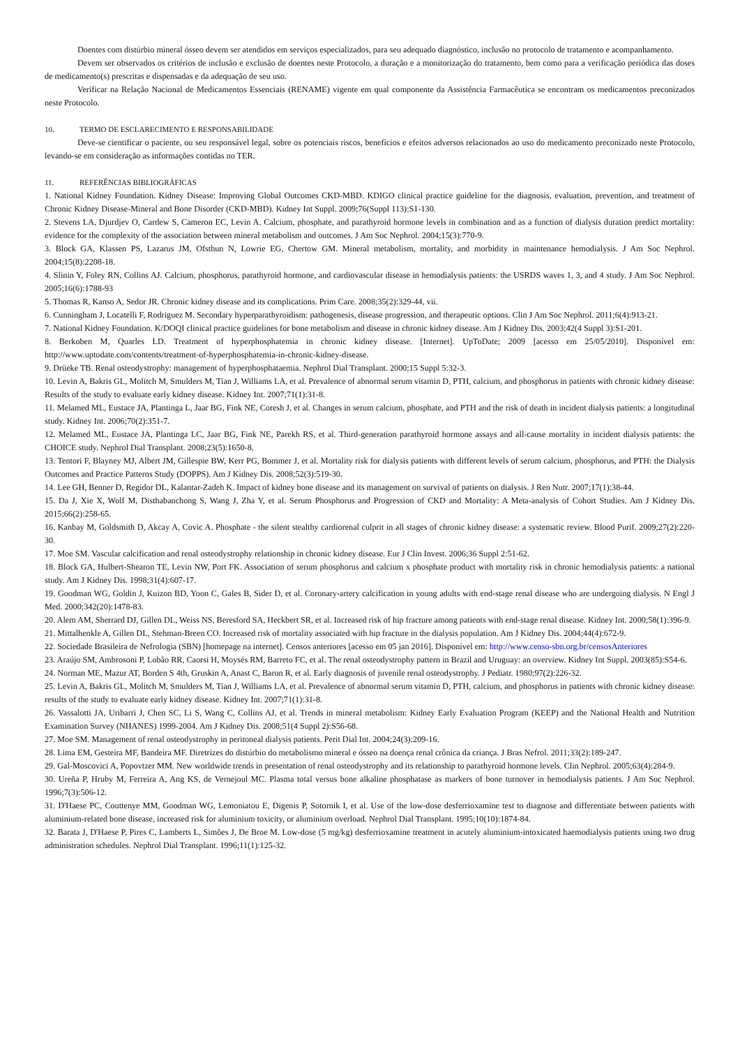Doentes com distúrbio mineral ósseo devem ser atendidos em serviços especializados, para seu adequado diagnóstico, inclusão no protocolo de tratamento e acompanhamento.
Devem ser observados os critérios de inclusão e exclusão de doentes neste Protocolo, a duração e a monitorização do tratamento, bem como para a verificação periódica das doses de medicamento(s) prescritas e dispensadas e da adequação de seu uso.
Verificar na Relação Nacional de Medicamentos Essenciais (RENAME) vigente em qual componente da Assistência Farmacêutica se encontram os medicamentos preconizados neste Protocolo.
10. TERMO DE ESCLARECIMENTO E RESPONSABILIDADE
Deve-se cientificar o paciente, ou seu responsável legal, sobre os potenciais riscos, benefícios e efeitos adversos relacionados ao uso do medicamento preconizado neste Protocolo, levando-se em consideração as informações contidas no TER.
11. REFERÊNCIAS BIBLIOGRÁFICAS
1. National Kidney Foundation. Kidney Disease: Improving Global Outcomes CKD-MBD. KDIGO clinical practice guideline for the diagnosis, evaluation, prevention, and treatment of Chronic Kidney Disease-Mineral and Bone Disorder (CKD-MBD). Kidney Int Suppl. 2009;76(Suppl 113):S1-130.
2. Stevens LA, Djurdjev O, Cardew S, Cameron EC, Levin A. Calcium, phosphate, and parathyroid hormone levels in combination and as a function of dialysis duration predict mortality: evidence for the complexity of the association between mineral metabolism and outcomes. J Am Soc Nephrol. 2004;15(3):770-9.
3. Block GA, Klassen PS, Lazarus JM, Ofsthun N, Lowrie EG, Chertow GM. Mineral metabolism, mortality, and morbidity in maintenance hemodialysis. J Am Soc Nephrol. 2004;15(8):2208-18.
4. Slinin Y, Foley RN, Collins AJ. Calcium, phosphorus, parathyroid hormone, and cardiovascular disease in hemodialysis patients: the USRDS waves 1, 3, and 4 study. J Am Soc Nephrol. 2005;16(6):1788-93
5. Thomas R, Kanso A, Sedor JR. Chronic kidney disease and its complications. Prim Care. 2008;35(2):329-44, vii.
6. Cunningham J, Locatelli F, Rodriguez M. Secondary hyperparathyroidism: pathogenesis, disease progression, and therapeutic options. Clin J Am Soc Nephrol. 2011;6(4):913-21.
7. National Kidney Foundation. K/DOQI clinical practice guidelines for bone metabolism and disease in chronic kidney disease. Am J Kidney Dis. 2003;42(4 Suppl 3):S1-201.
8. Berkoben M, Quarles LD. Treatment of hyperphosphatemia in chronic kidney disease. [Internet]. UpToDate; 2009 [acesso em 25/05/2010]. Disponível em: http://www.uptodate.com/contents/treatment-of-hyperphosphatemia-in-chronic-kidney-disease.
9. Drüeke TB. Renal osteodystrophy: management of hyperphosphataemia. Nephrol Dial Transplant. 2000;15 Suppl 5:32-3.
10. Levin A, Bakris GL, Molitch M, Smulders M, Tian J, Williams LA, et al. Prevalence of abnormal serum vitamin D, PTH, calcium, and phosphorus in patients with chronic kidney disease: Results of the study to evaluate early kidney disease. Kidney Int. 2007;71(1):31-8.
11. Melamed ML, Eustace JA, Plantinga L, Jaar BG, Fink NE, Coresh J, et al. Changes in serum calcium, phosphate, and PTH and the risk of death in incident dialysis patients: a longitudinal study. Kidney Int. 2006;70(2):351-7.
12. Melamed ML, Eustace JA, Plantinga LC, Jaar BG, Fink NE, Parekh RS, et al. Third-generation parathyroid hormone assays and all-cause mortality in incident dialysis patients: the CHOICE study. Nephrol Dial Transplant. 2008;23(5):1650-8.
13. Tentori F, Blayney MJ, Albert JM, Gillespie BW, Kerr PG, Bommer J, et al. Mortality risk for dialysis patients with different levels of serum calcium, phosphorus, and PTH: the Dialysis Outcomes and Practice Patterns Study (DOPPS). Am J Kidney Dis. 2008;52(3):519-30.
14. Lee GH, Benner D, Regidor DL, Kalantar-Zadeh K. Impact of kidney bone disease and its management on survival of patients on dialysis. J Ren Nutr. 2007;17(1):38-44.
15. Da J, Xie X, Wolf M, Disthabanchong S, Wang J, Zha Y, et al. Serum Phosphorus and Progression of CKD and Mortality: A Meta-analysis of Cohort Studies. Am J Kidney Dis. 2015;66(2):258-65.
16. Kanbay M, Goldsmith D, Akcay A, Covic A. Phosphate - the silent stealthy cardiorenal culprit in all stages of chronic kidney disease: a systematic review. Blood Purif. 2009;27(2):220-30.
17. Moe SM. Vascular calcification and renal osteodystrophy relationship in chronic kidney disease. Eur J Clin Invest. 2006;36 Suppl 2:51-62.
18. Block GA, Hulbert-Shearon TE, Levin NW, Port FK. Association of serum phosphorus and calcium x phosphate product with mortality risk in chronic hemodialysis patients: a national study. Am J Kidney Dis. 1998;31(4):607-17.
19. Goodman WG, Goldin J, Kuizon BD, Yoon C, Gales B, Sider D, et al. Coronary-artery calcification in young adults with end-stage renal disease who are undergoing dialysis. N Engl J Med. 2000;342(20):1478-83.
20. Alem AM, Sherrard DJ, Gillen DL, Weiss NS, Beresford SA, Heckbert SR, et al. Increased risk of hip fracture among patients with end-stage renal disease. Kidney Int. 2000;58(1):396-9.
21. Mittalhenkle A, Gillen DL, Stehman-Breen CO. Increased risk of mortality associated with hip fracture in the dialysis population. Am J Kidney Dis. 2004;44(4):672-9.
22. Sociedade Brasileira de Nefrologia (SBN) [homepage na internet]. Censos anteriores [acesso em 05 jan 2016]. Disponível em: http://www.censo-sbn.org.br/censosAnteriores
23. Araújo SM, Ambrosoni P, Lobão RR, Caorsi H, Moysés RM, Barreto FC, et al. The renal osteodystrophy pattern in Brazil and Uruguay: an overview. Kidney Int Suppl. 2003(85):S54-6.
24. Norman ME, Mazur AT, Borden S 4th, Gruskin A, Anast C, Baron R, et al. Early diagnosis of juvenile renal osteodystrophy. J Pediatr. 1980;97(2):226-32.
25. Levin A, Bakris GL, Molitch M, Smulders M, Tian J, Williams LA, et al. Prevalence of abnormal serum vitamin D, PTH, calcium, and phosphorus in patients with chronic kidney disease: results of the study to evaluate early kidney disease. Kidney Int. 2007;71(1):31-8.
26. Vassalotti JA, Uribarri J, Chen SC, Li S, Wang C, Collins AJ, et al. Trends in mineral metabolism: Kidney Early Evaluation Program (KEEP) and the National Health and Nutrition Examination Survey (NHANES) 1999-2004. Am J Kidney Dis. 2008;51(4 Suppl 2):S56-68.
27. Moe SM. Management of renal osteodystrophy in peritoneal dialysis patients. Perit Dial Int. 2004;24(3):209-16.
28. Lima EM, Gesteira MF, Bandeira MF. Diretrizes do distúrbio do metabolismo mineral e ósseo na doença renal crônica da criança. J Bras Nefrol. 2011;33(2):189-247.
29. Gal-Moscovici A, Popovtzer MM. New worldwide trends in presentation of renal osteodystrophy and its relationship to parathyroid hormone levels. Clin Nephrol. 2005;63(4):284-9.
30. Ureña P, Hruby M, Ferreira A, Ang KS, de Vernejoul MC. Plasma total versus bone alkaline phosphatase as markers of bone turnover in hemodialysis patients. J Am Soc Nephrol. 1996;7(3):506-12.
31. D'Haese PC, Couttenye MM, Goodman WG, Lemoniatou E, Digenis P, Sotornik I, et al. Use of the low-dose desferrioxamine test to diagnose and differentiate between patients with aluminium-related bone disease, increased risk for aluminium toxicity, or aluminium overload. Nephrol Dial Transplant. 1995;10(10):1874-84.
32. Barata J, D'Haese P, Pires C, Lamberts L, Simões J, De Broe M. Low-dose (5 mg/kg) desferrioxamine treatment in acutely aluminium-intoxicated haemodialysis patients using two drug administration schedules. Nephrol Dial Transplant. 1996;11(1):125-32.